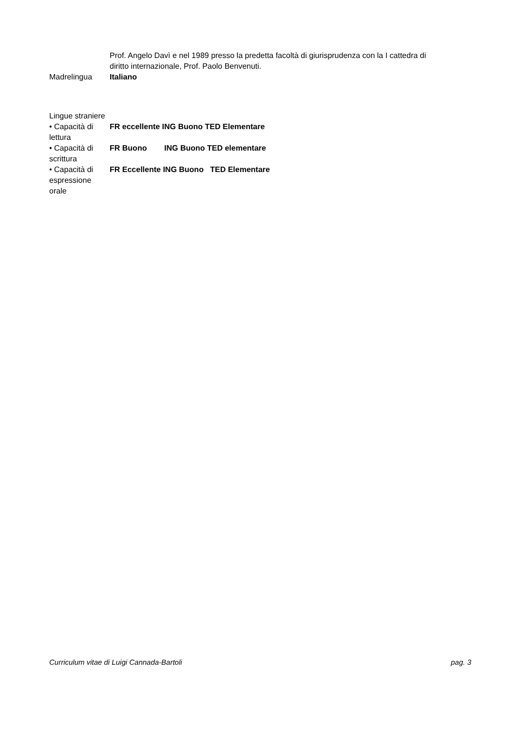Prof. Angelo Davì e nel 1989 presso la predetta facoltà di giurisprudenza con la I cattedra di diritto internazionale, Prof. Paolo Benvenuti.
Madrelingua Italiano
Lingue straniere
• Capacità di lettura
FR eccellente ING Buono TED Elementare
• Capacità di scrittura
FR Buono ING Buono TED elementare
• Capacità di espressione orale
FR Eccellente ING Buono TED Elementare
Curriculum vitae di Luigi Cannada-Bartoli pag. 3